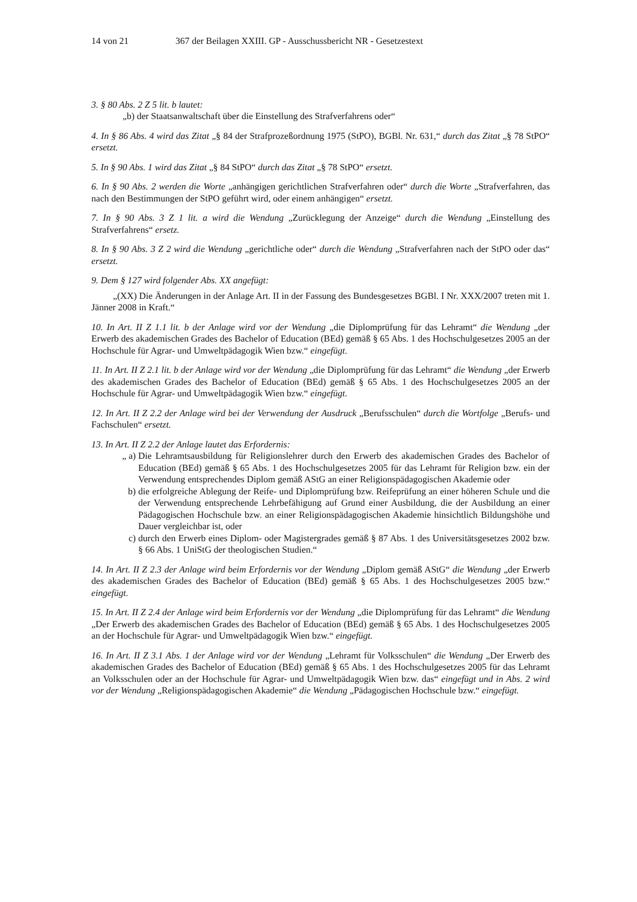14 von 21 367 der Beilagen XXIII. GP - Ausschussbericht NR - Gesetzestext
3. § 80 Abs. 2 Z 5 lit. b lautet:
„b) der Staatsanwaltschaft über die Einstellung des Strafverfahrens oder“
4. In § 86 Abs. 4 wird das Zitat „§ 84 der Strafprozeßordnung 1975 (StPO), BGBl. Nr. 631,“ durch das Zitat „§ 78 StPO“ ersetzt.
5. In § 90 Abs. 1 wird das Zitat „§ 84 StPO“ durch das Zitat „§ 78 StPO“ ersetzt.
6. In § 90 Abs. 2 werden die Worte „anhängigen gerichtlichen Strafverfahren oder“ durch die Worte „Strafverfahren, das nach den Bestimmungen der StPO geführt wird, oder einem anhängigen“ ersetzt.
7. In § 90 Abs. 3 Z 1 lit. a wird die Wendung „Zurücklegung der Anzeige“ durch die Wendung „Einstellung des Strafverfahrens“ ersetz.
8. In § 90 Abs. 3 Z 2 wird die Wendung „gerichtliche oder“ durch die Wendung „Strafverfahren nach der StPO oder das“ ersetzt.
9. Dem § 127 wird folgender Abs. XX angefügt:
„(XX) Die Änderungen in der Anlage Art. II in der Fassung des Bundesgesetzes BGBl. I Nr. XXX/2007 treten mit 1. Jänner 2008 in Kraft.“
10. In Art. II Z 1.1 lit. b der Anlage wird vor der Wendung „die Diplomprüfung für das Lehramt“ die Wendung „der Erwerb des akademischen Grades des Bachelor of Education (BEd) gemäß § 65 Abs. 1 des Hochschulgesetzes 2005 an der Hochschule für Agrar- und Umweltpädagogik Wien bzw.“ eingefügt.
11. In Art. II Z 2.1 lit. b der Anlage wird vor der Wendung „die Diplomprüfung für das Lehramt“ die Wendung „der Erwerb des akademischen Grades des Bachelor of Education (BEd) gemäß § 65 Abs. 1 des Hochschulgesetzes 2005 an der Hochschule für Agrar- und Umweltpädagogik Wien bzw.“ eingefügt.
12. In Art. II Z 2.2 der Anlage wird bei der Verwendung der Ausdruck „Berufsschulen“ durch die Wortfolge „Berufs- und Fachschulen“ ersetzt.
13. In Art. II Z 2.2 der Anlage lautet das Erfordernis:
„ a) Die Lehramtsausbildung für Religionslehrer durch den Erwerb des akademischen Grades des Bachelor of Education (BEd) gemäß § 65 Abs. 1 des Hochschulgesetzes 2005 für das Lehramt für Religion bzw. ein der Verwendung entsprechendes Diplom gemäß AStG an einer Religionspädagogischen Akademie oder
b) die erfolgreiche Ablegung der Reife- und Diplomprüfung bzw. Reifeprüfung an einer höheren Schule und die der Verwendung entsprechende Lehrbefähigung auf Grund einer Ausbildung, die der Ausbildung an einer Pädagogischen Hochschule bzw. an einer Religionspädagogischen Akademie hinsichtlich Bildungshöhe und Dauer vergleichbar ist, oder
c) durch den Erwerb eines Diplom- oder Magistergrades gemäß § 87 Abs. 1 des Universitätsgesetzes 2002 bzw. § 66 Abs. 1 UniStG der theologischen Studien.“
14. In Art. II Z 2.3 der Anlage wird beim Erfordernis vor der Wendung „Diplom gemäß AStG“ die Wendung „der Erwerb des akademischen Grades des Bachelor of Education (BEd) gemäß § 65 Abs. 1 des Hochschulgesetzes 2005 bzw.“ eingefügt.
15. In Art. II Z 2.4 der Anlage wird beim Erfordernis vor der Wendung „die Diplomprüfung für das Lehramt“ die Wendung „Der Erwerb des akademischen Grades des Bachelor of Education (BEd) gemäß § 65 Abs. 1 des Hochschulgesetzes 2005 an der Hochschule für Agrar- und Umweltpädagogik Wien bzw.“ eingefügt.
16. In Art. II Z 3.1 Abs. 1 der Anlage wird vor der Wendung „Lehramt für Volksschulen“ die Wendung „Der Erwerb des akademischen Grades des Bachelor of Education (BEd) gemäß § 65 Abs. 1 des Hochschulgesetzes 2005 für das Lehramt an Volksschulen oder an der Hochschule für Agrar- und Umweltpädagogik Wien bzw. das“ eingefügt und in Abs. 2 wird vor der Wendung „Religionspädagogischen Akademie“ die Wendung „Pädagogischen Hochschule bzw.“ eingefügt.